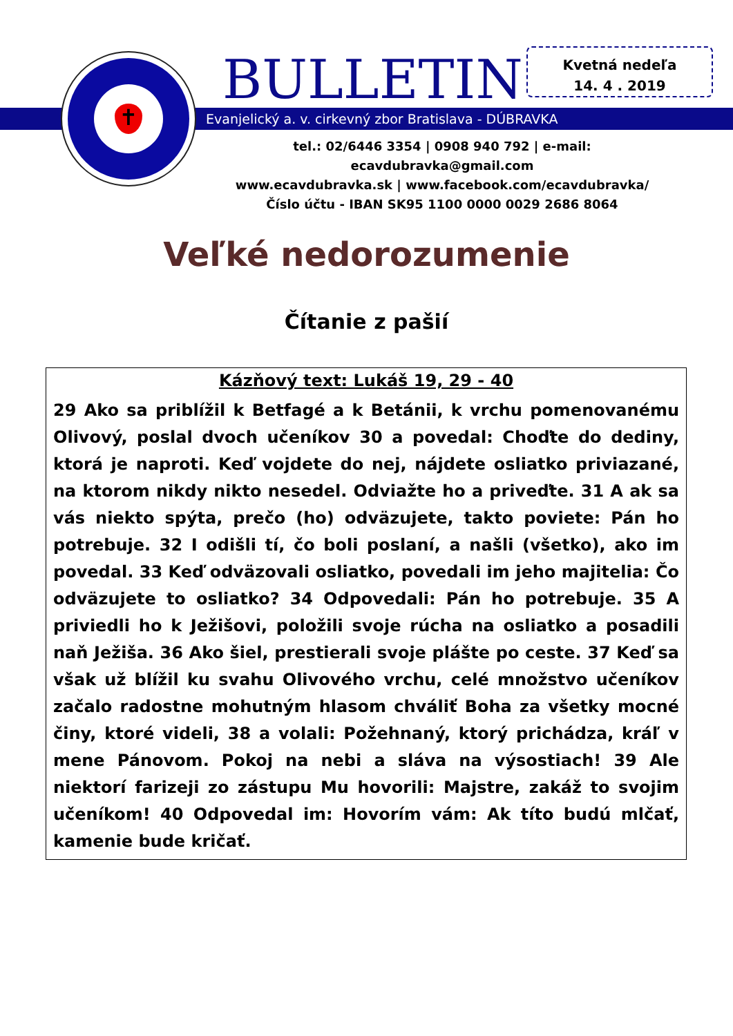✝ BULLETIN
Kvetná nedeľa
14. 4 . 2019
Evanjelický a. v. cirkevný zbor Bratislava - DÚBRAVKA
tel.: 02/6446 3354 | 0908 940 792 | e-mail: ecavdubravka@gmail.com
www.ecavdubravka.sk | www.facebook.com/ecavdubravka/
Číslo účtu - IBAN SK95 1100 0000 0029 2686 8064
Veľké nedorozumenie
Čítanie z pašií
Kázňový text: Lukáš 19, 29 - 40
29 Ako sa priblížil k Betfagé a k Betánii, k vrchu pomenovanému Olivový, poslal dvoch učeníkov 30 a povedal: Choďte do dediny, ktorá je naproti. Keď vojdete do nej, nájdete osliatko priviazané, na ktorom nikdy nikto nesedel. Odviažte ho a priveďte. 31 A ak sa vás niekto spýta, prečo (ho) odväzujete, takto poviete: Pán ho potrebuje. 32 I odišli tí, čo boli poslaní, a našli (všetko), ako im povedal. 33 Keď odväzovali osliatko, povedali im jeho majitelia: Čo odväzujete to osliatko? 34 Odpovedali: Pán ho potrebuje. 35 A priviedli ho k Ježišovi, položili svoje rúcha na osliatko a posadili naň Ježiša. 36 Ako šiel, prestierali svoje plášte po ceste. 37 Keď sa však už blížil ku svahu Olivového vrchu, celé množstvo učeníkov začalo radostne mohutným hlasom chváliť Boha za všetky mocné činy, ktoré videli, 38 a volali: Požehnaný, ktorý prichádza, kráľ v mene Pánovom. Pokoj na nebi a sláva na výsostiach! 39 Ale niektorí farizeji zo zástupu Mu hovorili: Majstre, zakáž to svojim učeníkom! 40 Odpovedal im: Hovorím vám: Ak títo budú mlčať, kamenie bude kričať.